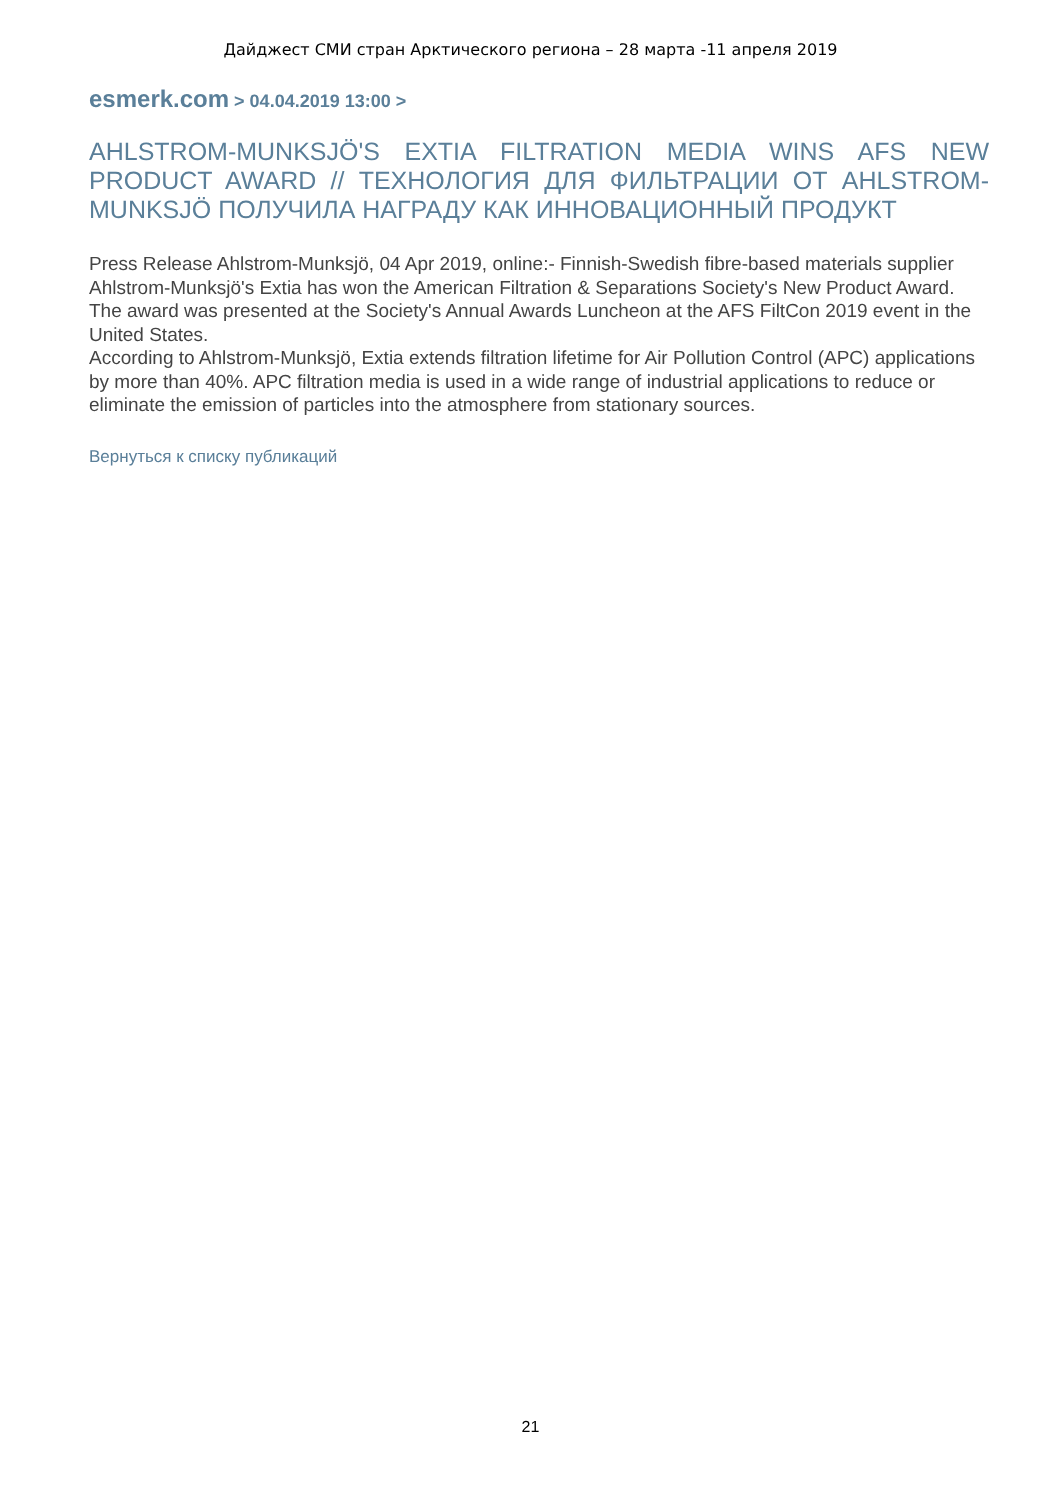Дайджест СМИ стран Арктического региона – 28 марта -11 апреля 2019
esmerk.com > 04.04.2019 13:00 >
AHLSTROM-MUNKSJÖ'S EXTIA FILTRATION MEDIA WINS AFS NEW PRODUCT AWARD // ТЕХНОЛОГИЯ ДЛЯ ФИЛЬТРАЦИИ ОТ AHLSTROM-MUNKSJÖ ПОЛУЧИЛА НАГРАДУ КАК ИННОВАЦИОННЫЙ ПРОДУКТ
Press Release Ahlstrom-Munksjö, 04 Apr 2019, online:- Finnish-Swedish fibre-based materials supplier Ahlstrom-Munksjö's Extia has won the American Filtration & Separations Society's New Product Award. The award was presented at the Society's Annual Awards Luncheon at the AFS FiltCon 2019 event in the United States.
According to Ahlstrom-Munksjö, Extia extends filtration lifetime for Air Pollution Control (APC) applications by more than 40%. APC filtration media is used in a wide range of industrial applications to reduce or eliminate the emission of particles into the atmosphere from stationary sources.
Вернуться к списку публикаций
21